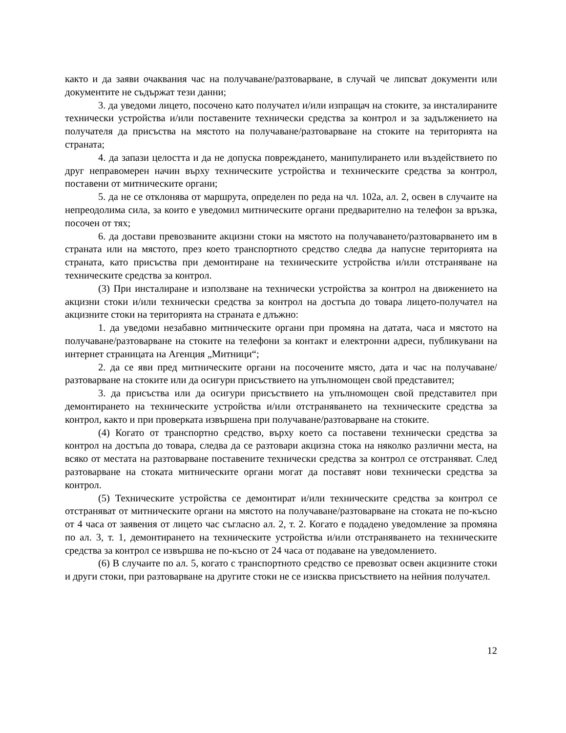както и да заяви очаквания час на получаване/разтоварване, в случай че липсват документи или документите не съдържат тези данни;
3. да уведоми лицето, посочено като получател и/или изпращач на стоките, за инсталираните технически устройства и/или поставените технически средства за контрол и за задължението на получателя да присъства на мястото на получаване/разтоварване на стоките на територията на страната;
4. да запази целостта и да не допуска повреждането, манипулирането или въздействието по друг неправомерен начин върху техническите устройства и техническите средства за контрол, поставени от митническите органи;
5. да не се отклонява от маршрута, определен по реда на чл. 102а, ал. 2, освен в случаите на непреодолима сила, за които е уведомил митническите органи предварително на телефон за връзка, посочен от тях;
6. да достави превозваните акцизни стоки на мястото на получаването/разтоварването им в страната или на мястото, през което транспортното средство следва да напусне територията на страната, като присъства при демонтиране на техническите устройства и/или отстраняване на техническите средства за контрол.
(3) При инсталиране и използване на технически устройства за контрол на движението на акцизни стоки и/или технически средства за контрол на достъпа до товара лицето-получател на акцизните стоки на територията на страната е длъжно:
1. да уведоми незабавно митническите органи при промяна на датата, часа и мястото на получаване/разтоварване на стоките на телефони за контакт и електронни адреси, публикувани на интернет страницата на Агенция „Митници“;
2. да се яви пред митническите органи на посочените място, дата и час на получаване/разтоварване на стоките или да осигури присъствието на упълномощен свой представител;
3. да присъства или да осигури присъствието на упълномощен свой представител при демонтирането на техническите устройства и/или отстраняването на техническите средства за контрол, както и при проверката извършена при получаване/разтоварване на стоките.
(4) Когато от транспортно средство, върху което са поставени технически средства за контрол на достъпа до товара, следва да се разтовари акцизна стока на няколко различни места, на всяко от местата на разтоварване поставените технически средства за контрол се отстраняват. След разтоварване на стоката митническите органи могат да поставят нови технически средства за контрол.
(5) Техническите устройства се демонтират и/или техническите средства за контрол се отстраняват от митническите органи на мястото на получаване/разтоварване на стоката не по-късно от 4 часа от заявения от лицето час съгласно ал. 2, т. 2. Когато е подадено уведомление за промяна по ал. 3, т. 1, демонтирането на техническите устройства и/или отстраняването на техническите средства за контрол се извършва не по-късно от 24 часа от подаване на уведомлението.
(6) В случаите по ал. 5, когато с транспортното средство се превозват освен акцизните стоки и други стоки, при разтоварване на другите стоки не се изисква присъствието на нейния получател.
12